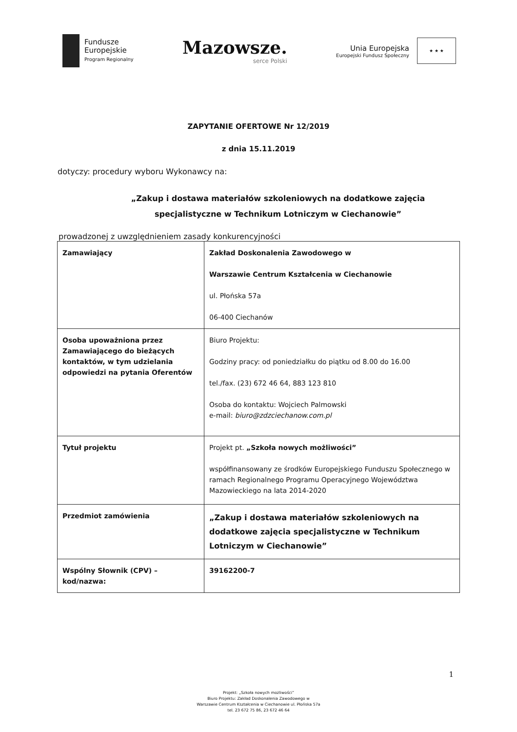Fundusze
Europejskie
Program Regionalny
Mazowsze.
serce Polski
Unia Europejska
Europejski Fundusz Społeczny
★ ★ ★
ZAPYTANIE OFERTOWE Nr 12/2019
z dnia 15.11.2019
dotyczy: procedury wyboru Wykonawcy na:
„Zakup i dostawa materiałów szkoleniowych na dodatkowe zajęcia specjalistyczne w Technikum Lotniczym w Ciechanowie”
prowadzonej z uwzględnieniem zasady konkurencyjności
| Zamawiający | Zakład Doskonalenia Zawodowego w Warszawie Centrum Kształcenia w Ciechanowie ul. Płońska 57a 06-400 Ciechanów |
| Osoba upoważniona przez Zamawiającego do bieżących kontaktów, w tym udzielania odpowiedzi na pytania Oferentów | Biuro Projektu: Godziny pracy: od poniedziałku do piątku od 8.00 do 16.00 tel./fax. (23) 672 46 64, 883 123 810 Osoba do kontaktu: Wojciech Palmowski e-mail: biuro@zdzciechanow.com.pl |
| Tytuł projektu | Projekt pt. „Szkoła nowych możliwości” współfinansowany ze środków Europejskiego Funduszu Społecznego w ramach Regionalnego Programu Operacyjnego Województwa Mazowieckiego na lata 2014-2020 |
| Przedmiot zamówienia | „Zakup i dostawa materiałów szkoleniowych na dodatkowe zajęcia specjalistyczne w Technikum Lotniczym w Ciechanowie” |
| Wspólny Słownik (CPV) – kod/nazwa: | 39162200-7 |
1
Projekt: „Szkoła nowych możliwości”
Biuro Projektu: Zakład Doskonalenia Zawodowego w
Warszawie Centrum Kształcenia w Ciechanowie ul. Płońska 57a
tel. 23 672 75 86, 23 672 46 64